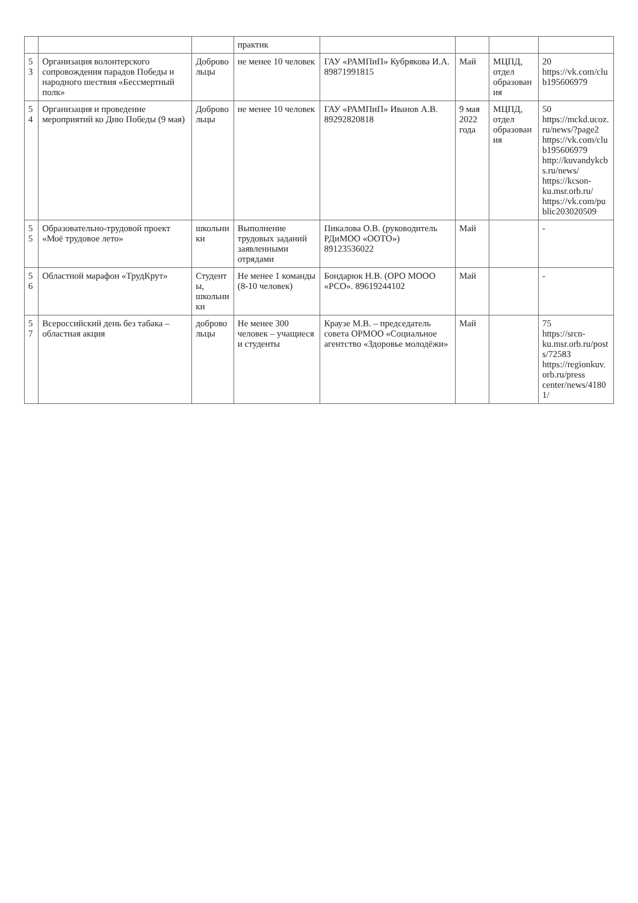| | | | практик | | | | |
| 53 | Организация волонтерского сопровождения парадов Победы и народного шествия «Бессмертный полк» | Добровольцы | не менее 10 человек | ГАУ «РАМПиП» Кубрякова И.А. 89871991815 | Май | МЦПД, отдел образования | 20 https://vk.com/club195606979 |
| 54 | Организация и проведение мероприятий ко Дню Победы (9 мая) | Добровольцы | не менее 10 человек | ГАУ «РАМПиП» Иванов А.В. 89292820818 | 9 мая 2022 года | МЦПД, отдел образования | 50 https://mckd.ucoz.ru/news/?page2 https://vk.com/club195606979 http://kuvandykcbs.ru/news/ https://kcson-ku.msr.orb.ru/ https://vk.com/public203020509 |
| 55 | Образовательно-трудовой проект «Моё трудовое лето» | школьники | Выполнение трудовых заданий заявленными отрядами | Пикалова О.В. (руководитель РДиМОО «ООТО») 89123536022 | Май | | - |
| 56 | Областной марафон «ТрудКрут» | Студенты, школьники | Не менее 1 команды (8-10 человек) | Бондарюк Н.В. (ОРО МООО «РСО». 89619244102 | Май | | - |
| 57 | Всероссийский день без табака – областная акция | добровольцы | Не менее 300 человек – учащиеся и студенты | Краузе М.В. – председатель совета ОРМОО «Социальное агентство «Здоровье молодёжи» | Май | | 75 https://srcn-ku.msr.orb.ru/posts/72583 https://regionkuv.orb.ru/press center/news/41801/ |